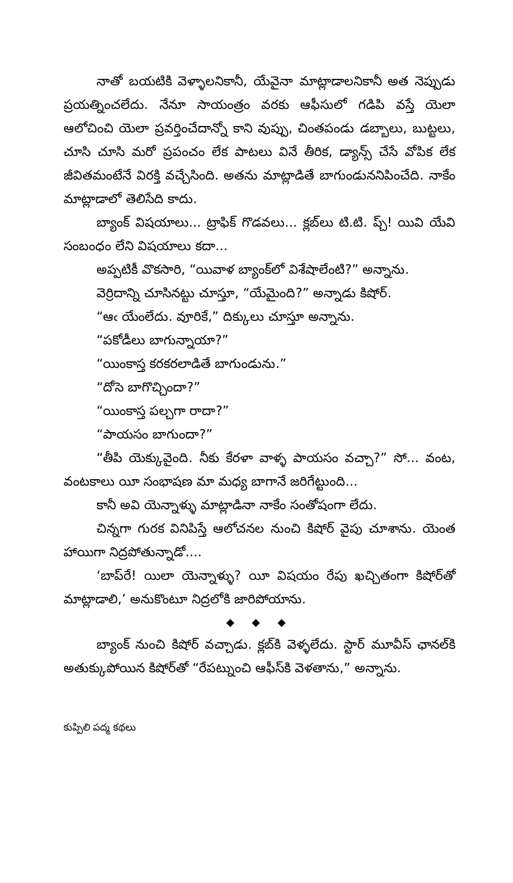నాతో బయటికి వెళ్ళాలనికానీ, యేవైనా మాట్లాడాలనికానీ అత నెప్పుడు ప్రయత్నించలేదు. నేనూ సాయంత్రం వరకు ఆఫీసులో గడిపి వస్తే యెలా ఆలోచించి యెలా ప్రవర్తించేదాన్నో కాని వుప్పు, చింతపండు డబ్బాలు, బుట్టలు, చూసి చూసి మరో ప్రపంచం లేక పాటలు వినే తీరిక, డ్యాన్స్ చేసే వోపిక లేక జీవితమంటేనే విరక్తి వచ్చేసింది. అతను మాట్లాడితే బాగుండుననిపించేది. నాకేం మాట్లాడాలో తెలిసేది కాదు.
బ్యాంక్ విషయాలు... ట్రాఫిక్ గొడవలు... క్లబ్‌లు టి.టి. ప్చ్! యివి యేవి సంబంధం లేని విషయాలు కదా...
అప్పటికీ వొకసారి, “యివాళ బ్యాంక్‌లో విశేషాలేంటి?” అన్నాను.
వెర్రిదాన్ని చూసినట్టు చూస్తూ, “యేమైంది?” అన్నాడు కిషోర్.
“ఆఁ యేంలేదు. వూరికే,” దిక్కులు చూస్తూ అన్నాను.
“పకోడీలు బాగున్నాయా?”
“యింకాస్త కరకరలాడితే బాగుండును.”
“దోసె బాగొచ్చిందా?”
“యింకాస్త పల్చగా రాదా?”
“పాయసం బాగుందా?”
“తీపి యెక్కువైంది. నీకు కేరళా వాళ్ళ పాయసం వచ్చా?” సో... వంట, వంటకాలు యీ సంభాషణ మా మధ్య బాగానే జరిగేట్టుంది...
కానీ అవి యెన్నాళ్ళు మాట్లాడినా నాకేం సంతోషంగా లేదు.
చిన్నగా గురక వినిపిస్తే ఆలోచనల నుంచి కిషోర్ వైపు చూశాను. యెంత హాయిగా నిద్రపోతున్నాడో....
‘బాప్‌రే! యిలా యెన్నాళ్ళు? యీ విషయం రేపు ఖచ్చితంగా కిషోర్‌తో మాట్లాడాలి,’ అనుకొంటూ నిద్రలోకి జారిపోయాను.
◆ ◆ ◆
బ్యాంక్ నుంచి కిషోర్ వచ్చాడు. క్లబ్‌కి వెళ్ళలేదు. స్టార్ మూవీస్ ఛానల్‌కి అతుక్కుపోయిన కిషోర్‌తో “రేపట్నుంచి ఆఫీస్‌కి వెళతాను,” అన్నాను.
కుప్పిలి పద్మ కథలు